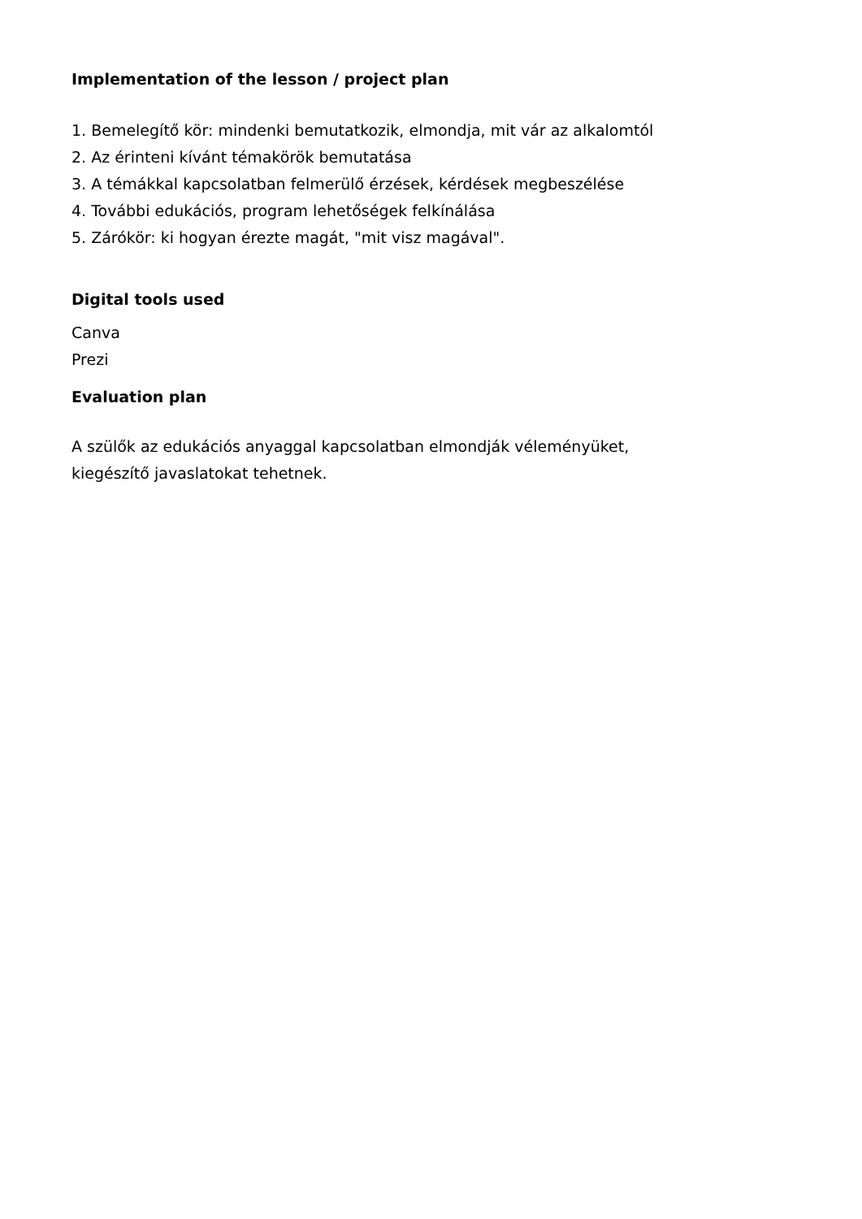Implementation of the lesson / project plan
1. Bemelegítő kör: mindenki bemutatkozik, elmondja, mit vár az alkalomtól
2. Az érinteni kívánt témakörök bemutatása
3. A témákkal kapcsolatban felmerülő érzések, kérdések megbeszélése
4. További edukációs, program lehetőségek felkínálása
5. Zárókör: ki hogyan érezte magát, "mit visz magával".
Digital tools used
Canva
Prezi
Evaluation plan
A szülők az edukációs anyaggal kapcsolatban elmondják véleményüket,
kiegészítő javaslatokat tehetnek.